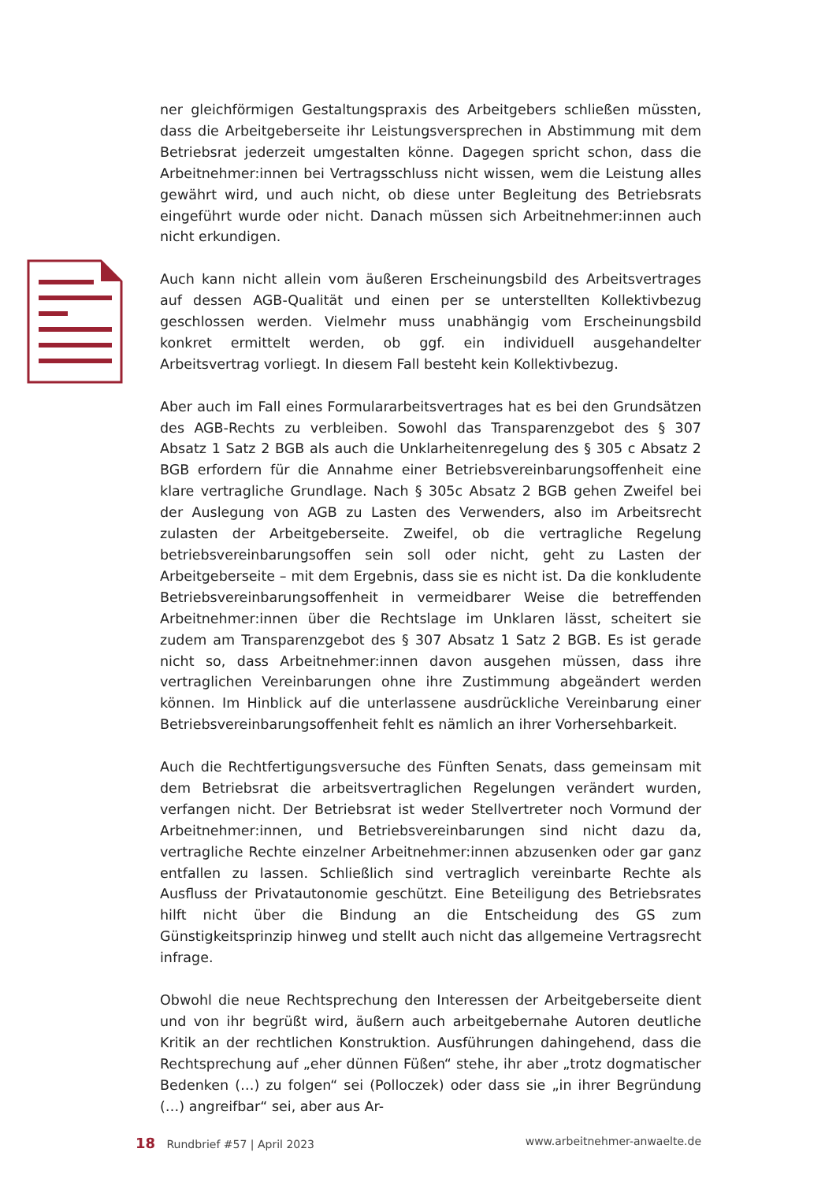ner gleichförmigen Gestaltungspraxis des Arbeitgebers schließen müssten, dass die Arbeitgeberseite ihr Leistungsversprechen in Abstimmung mit dem Betriebsrat jederzeit umgestalten könne. Dagegen spricht schon, dass die Arbeitnehmer:innen bei Vertragsschluss nicht wissen, wem die Leistung alles gewährt wird, und auch nicht, ob diese unter Begleitung des Betriebsrats eingeführt wurde oder nicht. Danach müssen sich Arbeitnehmer:innen auch nicht erkundigen.
Auch kann nicht allein vom äußeren Erscheinungsbild des Arbeitsvertrages auf dessen AGB-Qualität und einen per se unterstellten Kollektivbezug geschlossen werden. Vielmehr muss unabhängig vom Erscheinungsbild konkret ermittelt werden, ob ggf. ein individuell ausgehandelter Arbeitsvertrag vorliegt. In diesem Fall besteht kein Kollektivbezug.
Aber auch im Fall eines Formulararbeitsvertrages hat es bei den Grundsätzen des AGB-Rechts zu verbleiben. Sowohl das Transparenzgebot des § 307 Absatz 1 Satz 2 BGB als auch die Unklarheitenregelung des § 305 c Absatz 2 BGB erfordern für die Annahme einer Betriebsvereinbarungsoffenheit eine klare vertragliche Grundlage. Nach § 305c Absatz 2 BGB gehen Zweifel bei der Auslegung von AGB zu Lasten des Verwenders, also im Arbeitsrecht zulasten der Arbeitgeberseite. Zweifel, ob die vertragliche Regelung betriebsvereinbarungsoffen sein soll oder nicht, geht zu Lasten der Arbeitgeberseite – mit dem Ergebnis, dass sie es nicht ist. Da die konkludente Betriebsvereinbarungsoffenheit in vermeidbarer Weise die betreffenden Arbeitnehmer:innen über die Rechtslage im Unklaren lässt, scheitert sie zudem am Transparenzgebot des § 307 Absatz 1 Satz 2 BGB. Es ist gerade nicht so, dass Arbeitnehmer:innen davon ausgehen müssen, dass ihre vertraglichen Vereinbarungen ohne ihre Zustimmung abgeändert werden können. Im Hinblick auf die unterlassene ausdrückliche Vereinbarung einer Betriebsvereinbarungsoffenheit fehlt es nämlich an ihrer Vorhersehbarkeit.
Auch die Rechtfertigungsversuche des Fünften Senats, dass gemeinsam mit dem Betriebsrat die arbeitsvertraglichen Regelungen verändert wurden, verfangen nicht. Der Betriebsrat ist weder Stellvertreter noch Vormund der Arbeitnehmer:innen, und Betriebsvereinbarungen sind nicht dazu da, vertragliche Rechte einzelner Arbeitnehmer:innen abzusenken oder gar ganz entfallen zu lassen. Schließlich sind vertraglich vereinbarte Rechte als Ausfluss der Privatautonomie geschützt. Eine Beteiligung des Betriebsrates hilft nicht über die Bindung an die Entscheidung des GS zum Günstigkeitsprinzip hinweg und stellt auch nicht das allgemeine Vertragsrecht infrage.
Obwohl die neue Rechtsprechung den Interessen der Arbeitgeberseite dient und von ihr begrüßt wird, äußern auch arbeitgebernahe Autoren deutliche Kritik an der rechtlichen Konstruktion. Ausführungen dahingehend, dass die Rechtsprechung auf „eher dünnen Füßen“ stehe, ihr aber „trotz dogmatischer Bedenken (…) zu folgen“ sei (Polloczek) oder dass sie „in ihrer Begründung (…) angreifbar“ sei, aber aus Ar-
18 Rundbrief #57 | April 2023 www.arbeitnehmer-anwaelte.de